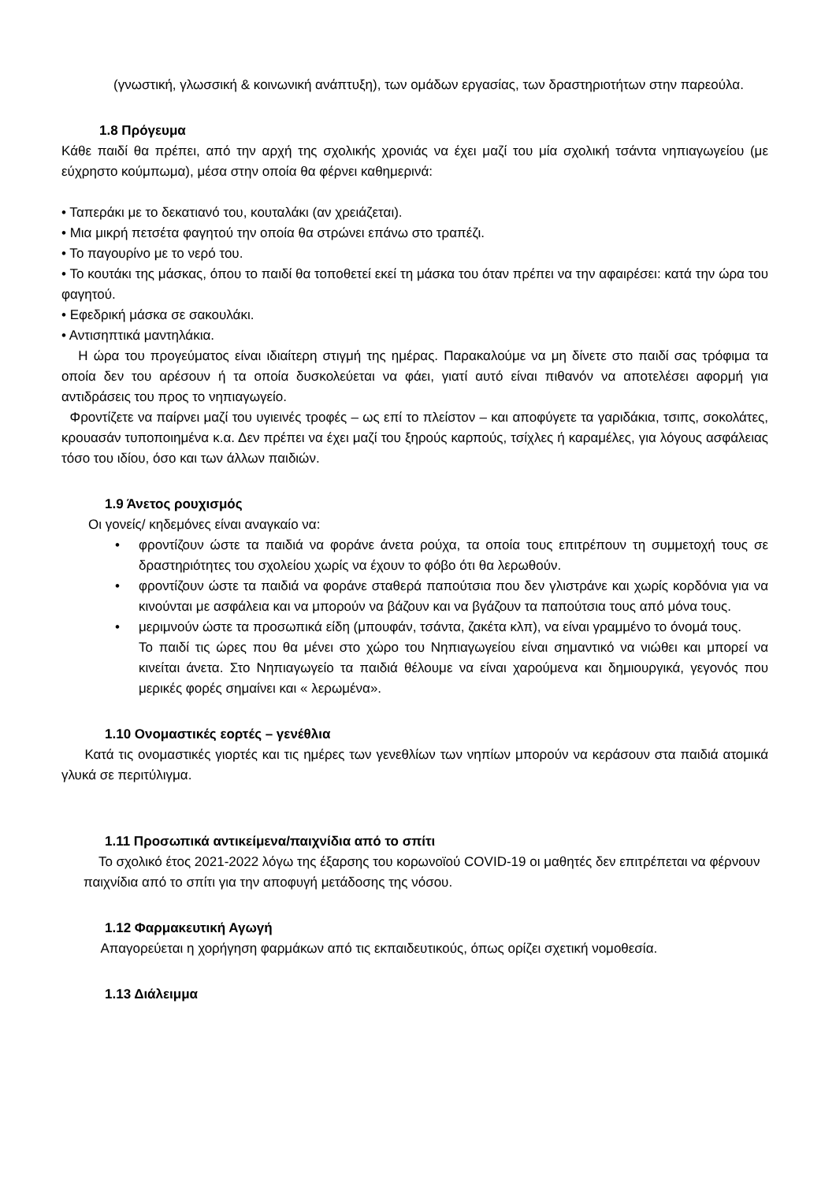(γνωστική, γλωσσική & κοινωνική ανάπτυξη), των ομάδων εργασίας, των δραστηριοτήτων στην παρεούλα.
1.8 Πρόγευμα
Κάθε παιδί θα πρέπει, από την αρχή της σχολικής χρονιάς να έχει μαζί του μία σχολική τσάντα νηπιαγωγείου (με εύχρηστο κούμπωμα), μέσα στην οποία θα φέρνει καθημερινά:
• Ταπεράκι με το δεκατιανό του, κουταλάκι (αν χρειάζεται).
• Μια μικρή πετσέτα φαγητού την οποία θα στρώνει επάνω στο τραπέζι.
• Το παγουρίνο με το νερό του.
• Το κουτάκι της μάσκας, όπου το παιδί θα τοποθετεί εκεί τη μάσκα του όταν πρέπει να την αφαιρέσει: κατά την ώρα του φαγητού.
• Εφεδρική μάσκα σε σακουλάκι.
• Αντισηπτικά μαντηλάκια.
Η ώρα του προγεύματος είναι ιδιαίτερη στιγμή της ημέρας. Παρακαλούμε να μη δίνετε στο παιδί σας τρόφιμα τα οποία δεν του αρέσουν ή τα οποία δυσκολεύεται να φάει, γιατί αυτό είναι πιθανόν να αποτελέσει αφορμή για αντιδράσεις του προς το νηπιαγωγείο.
Φροντίζετε να παίρνει μαζί του υγιεινές τροφές – ως επί το πλείστον – και αποφύγετε τα γαριδάκια, τσιπς, σοκολάτες, κρουασάν τυποποιημένα κ.α. Δεν πρέπει να έχει μαζί του ξηρούς καρπούς, τσίχλες ή καραμέλες, για λόγους ασφάλειας τόσο του ιδίου, όσο και των άλλων παιδιών.
1.9 Άνετος ρουχισμός
Οι γονείς/ κηδεμόνες είναι αναγκαίο να:
• φροντίζουν ώστε τα παιδιά να φοράνε άνετα ρούχα, τα οποία τους επιτρέπουν τη συμμετοχή τους σε δραστηριότητες του σχολείου χωρίς να έχουν το φόβο ότι θα λερωθούν.
• φροντίζουν ώστε τα παιδιά να φοράνε σταθερά παπούτσια που δεν γλιστράνε και χωρίς κορδόνια για να κινούνται με ασφάλεια και να μπορούν να βάζουν και να βγάζουν τα παπούτσια τους από μόνα τους.
• μεριμνούν ώστε τα προσωπικά είδη (μπουφάν, τσάντα, ζακέτα κλπ), να είναι γραμμένο το όνομά τους.
Το παιδί τις ώρες που θα μένει στο χώρο του Νηπιαγωγείου είναι σημαντικό να νιώθει και μπορεί να κινείται άνετα. Στο Νηπιαγωγείο τα παιδιά θέλουμε να είναι χαρούμενα και δημιουργικά, γεγονός που μερικές φορές σημαίνει και « λερωμένα».
1.10 Ονομαστικές εορτές – γενέθλια
Κατά τις ονομαστικές γιορτές και τις ημέρες των γενεθλίων των νηπίων μπορούν να κεράσουν στα παιδιά ατομικά γλυκά σε περιτύλιγμα.
1.11 Προσωπικά αντικείμενα/παιχνίδια από το σπίτι
Το σχολικό έτος 2021-2022 λόγω της έξαρσης του κορωνοϊού COVID-19 οι μαθητές δεν επιτρέπεται να φέρνουν παιχνίδια από το σπίτι για την αποφυγή μετάδοσης της νόσου.
1.12 Φαρμακευτική Αγωγή
Απαγορεύεται η χορήγηση φαρμάκων από τις εκπαιδευτικούς, όπως ορίζει σχετική νομοθεσία.
1.13 Διάλειμμα